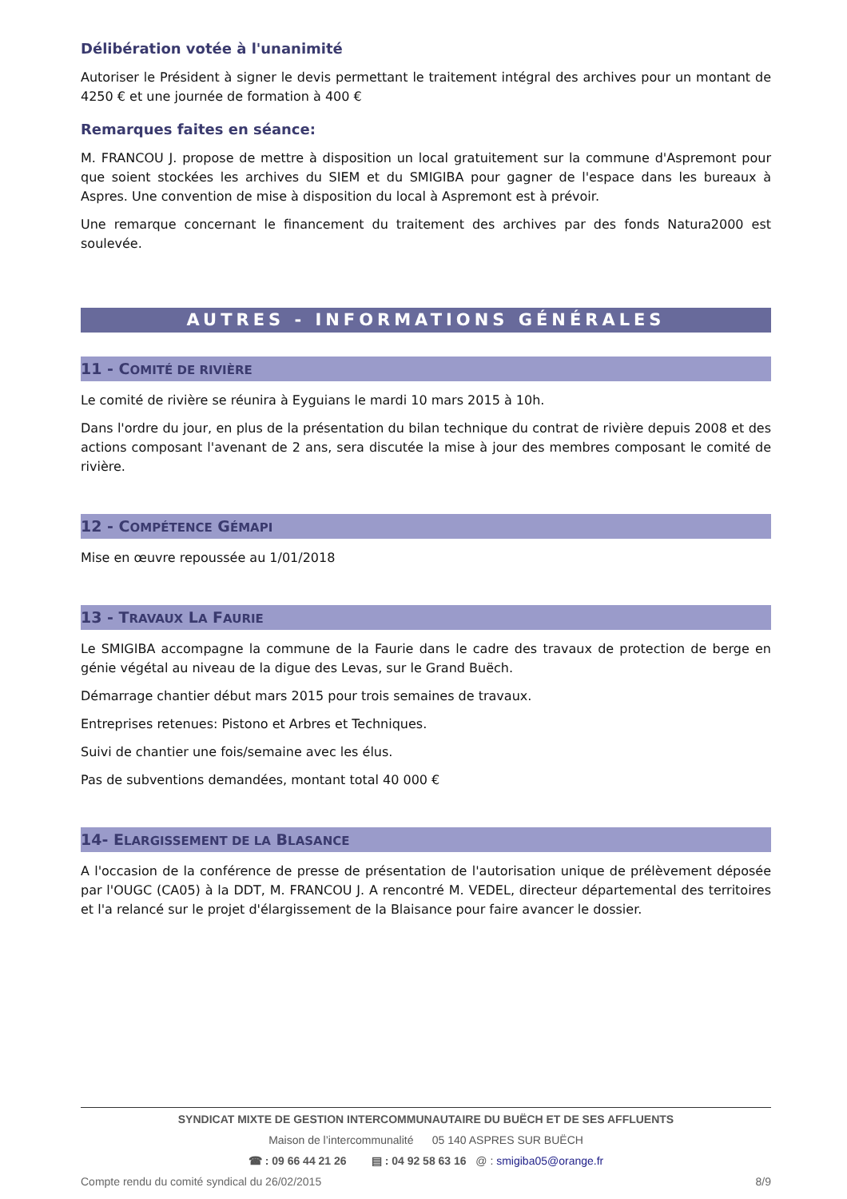Délibération votée à l'unanimité
Autoriser le Président à signer le devis permettant le traitement intégral des archives pour un montant de 4250 € et une journée de formation à 400 €
Remarques faites en séance:
M. FRANCOU J. propose de mettre à disposition un local gratuitement sur la commune d'Aspremont pour que soient stockées les archives du SIEM et du SMIGIBA pour gagner de l'espace dans les bureaux à Aspres. Une convention de mise à disposition du local à Aspremont est à prévoir.
Une remarque concernant le financement du traitement des archives par des fonds Natura2000 est soulevée.
AUTRES - INFORMATIONS GÉNÉRALES
11 - COMITÉ DE RIVIÈRE
Le comité de rivière se réunira à Eyguians le mardi 10 mars 2015 à 10h.
Dans l'ordre du jour, en plus de la présentation du bilan technique du contrat de rivière depuis 2008 et des actions composant l'avenant de 2 ans, sera discutée la mise à jour des membres composant le comité de rivière.
12 - COMPÉTENCE GÉMAPI
Mise en œuvre repoussée au 1/01/2018
13 - TRAVAUX LA FAURIE
Le SMIGIBA accompagne la commune de la Faurie dans le cadre des travaux de protection de berge en génie végétal au niveau de la digue des Levas, sur le Grand Buëch.
Démarrage chantier début mars 2015 pour trois semaines de travaux.
Entreprises retenues: Pistono et Arbres et Techniques.
Suivi de chantier une fois/semaine avec les élus.
Pas de subventions demandées, montant total 40 000 €
14- ELARGISSEMENT DE LA BLASANCE
A l'occasion de la conférence de presse de présentation de l'autorisation unique de prélèvement déposée par l'OUGC (CA05) à la DDT, M. FRANCOU J. A rencontré M. VEDEL, directeur départemental des territoires et l'a relancé sur le projet d'élargissement de la Blaisance pour faire avancer le dossier.
SYNDICAT MIXTE DE GESTION INTERCOMMUNAUTAIRE DU BUËCH ET DE SES AFFLUENTS
Maison de l’intercommunalité 05 140 ASPRES SUR BUËCH
☎ : 09 66 44 21 26 ▤ : 04 92 58 63 16 @ : smigiba05@orange.fr
Compte rendu du comité syndical du 26/02/2015 8/9